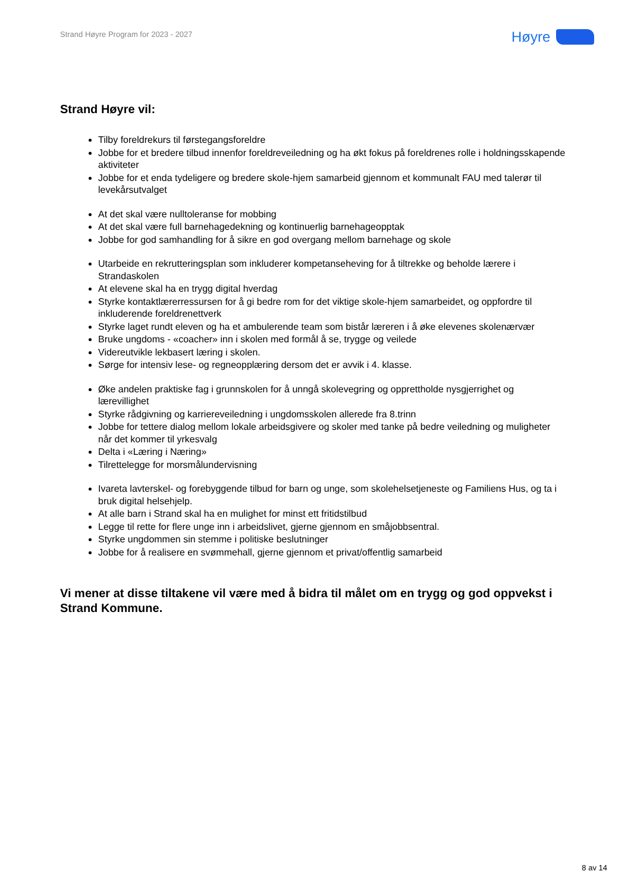Strand Høyre Program for 2023 - 2027
Høyre
Strand Høyre vil:
Tilby foreldrekurs til førstegangsforeldre
Jobbe for et bredere tilbud innenfor foreldreveiledning og ha økt fokus på foreldrenes rolle i holdningsskapende aktiviteter
Jobbe for et enda tydeligere og bredere skole-hjem samarbeid gjennom et kommunalt FAU med talerør til levekårsutvalget
At det skal være nulltoleranse for mobbing
At det skal være full barnehagedekning og kontinuerlig barnehageopptak
Jobbe for god samhandling for å sikre en god overgang mellom barnehage og skole
Utarbeide en rekrutteringsplan som inkluderer kompetanseheving for å tiltrekke og beholde lærere i Strandaskolen
At elevene skal ha en trygg digital hverdag
Styrke kontaktlærerressursen for å gi bedre rom for det viktige skole-hjem samarbeidet, og oppfordre til inkluderende foreldrenettverk
Styrke laget rundt eleven og ha et ambulerende team som bistår læreren i å øke elevenes skolenærvær
Bruke ungdoms - «coacher» inn i skolen med formål å se, trygge og veilede
Videreutvikle lekbasert læring i skolen.
Sørge for intensiv lese- og regneopplæring dersom det er avvik i 4. klasse.
Øke andelen praktiske fag i grunnskolen for å unngå skolevegring og opprettholde nysgjerrighet og lærevillighet
Styrke rådgivning og karriereveiledning i ungdomsskolen allerede fra 8.trinn
Jobbe for tettere dialog mellom lokale arbeidsgivere og skoler med tanke på bedre veiledning og muligheter når det kommer til yrkesvalg
Delta i «Læring i Næring»
Tilrettelegge for morsmålundervisning
Ivareta lavterskel- og forebyggende tilbud for barn og unge, som skolehelsetjeneste og Familiens Hus, og ta i bruk digital helsehjelp.
At alle barn i Strand skal ha en mulighet for minst ett fritidstilbud
Legge til rette for flere unge inn i arbeidslivet, gjerne gjennom en småjobbsentral.
Styrke ungdommen sin stemme i politiske beslutninger
Jobbe for å realisere en svømmehall, gjerne gjennom et privat/offentlig samarbeid
Vi mener at disse tiltakene vil være med å bidra til målet om en trygg og god oppvekst i Strand Kommune.
8 av 14